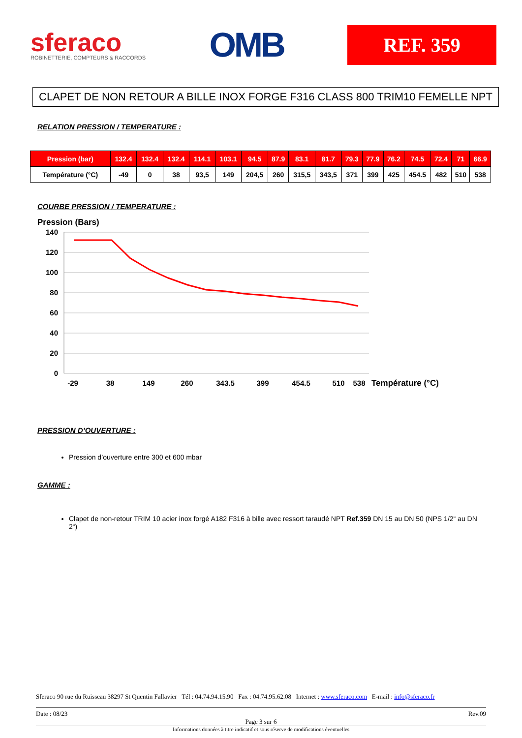sferaco
ROBINETTERIE, COMPTEURS & RACCORDS
OMB
REF. 359
CLAPET DE NON RETOUR A BILLE INOX FORGE F316 CLASS 800 TRIM10 FEMELLE NPT
RELATION PRESSION / TEMPERATURE :
| Pression (bar) | 132.4 | 132.4 | 132.4 | 114.1 | 103.1 | 94.5 | 87.9 | 83.1 | 81.7 | 79.3 | 77.9 | 76.2 | 74.5 | 72.4 | 71 | 66.9 |
| Température (°C) | -49 | 0 | 38 | 93,5 | 149 | 204,5 | 260 | 315,5 | 343,5 | 371 | 399 | 425 | 454.5 | 482 | 510 | 538 |
COURBE PRESSION / TEMPERATURE :
Pression (Bars)
140
120
100
80
60
40
20
0
-29
38
149
260
343.5
399
454.5
510
538
Température (°C)
PRESSION D’OUVERTURE :
Pression d’ouverture entre 300 et 600 mbar
GAMME :
Clapet de non-retour TRIM 10 acier inox forgé A182 F316 à bille avec ressort taraudé NPT Ref.359 DN 15 au DN 50 (NPS 1/2“ au DN 2“)
Sferaco 90 rue du Ruisseau 38297 St Quentin Fallavier Tél : 04.74.94.15.90 Fax : 04.74.95.62.08 Internet : www.sferaco.com E-mail : info@sferaco.fr
Date : 08/23 Rev.09
Page 3 sur 6
Informations données à titre indicatif et sous réserve de modifications éventuelles